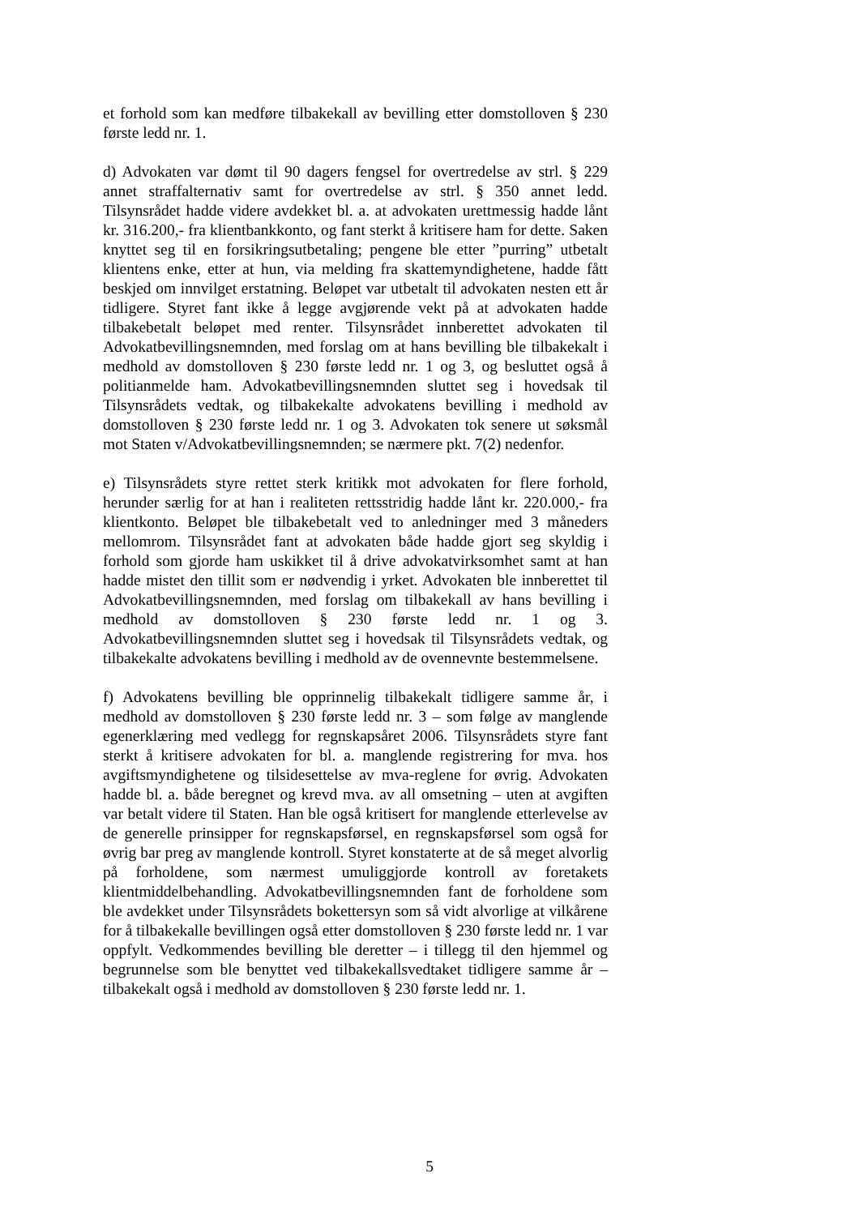et forhold som kan medføre tilbakekall av bevilling etter domstolloven § 230 første ledd nr. 1.
d) Advokaten var dømt til 90 dagers fengsel for overtredelse av strl. § 229 annet straffalternativ samt for overtredelse av strl. § 350 annet ledd. Tilsynsrådet hadde videre avdekket bl. a. at advokaten urettmessig hadde lånt kr. 316.200,- fra klientbankkonto, og fant sterkt å kritisere ham for dette. Saken knyttet seg til en forsikringsutbetaling; pengene ble etter ”purring” utbetalt klientens enke, etter at hun, via melding fra skattemyndighetene, hadde fått beskjed om innvilget erstatning. Beløpet var utbetalt til advokaten nesten ett år tidligere. Styret fant ikke å legge avgjørende vekt på at advokaten hadde tilbakebetalt beløpet med renter. Tilsynsrådet innberettet advokaten til Advokatbevillingsnemnden, med forslag om at hans bevilling ble tilbakekalt i medhold av domstolloven § 230 første ledd nr. 1 og 3, og besluttet også å politianmelde ham. Advokatbevillingsnemnden sluttet seg i hovedsak til Tilsynsrådets vedtak, og tilbakekalte advokatens bevilling i medhold av domstolloven § 230 første ledd nr. 1 og 3. Advokaten tok senere ut søksmål mot Staten v/Advokatbevillingsnemnden; se nærmere pkt. 7(2) nedenfor.
e) Tilsynsrådets styre rettet sterk kritikk mot advokaten for flere forhold, herunder særlig for at han i realiteten rettsstridig hadde lånt kr. 220.000,- fra klientkonto. Beløpet ble tilbakebetalt ved to anledninger med 3 måneders mellomrom. Tilsynsrådet fant at advokaten både hadde gjort seg skyldig i forhold som gjorde ham uskikket til å drive advokatvirksomhet samt at han hadde mistet den tillit som er nødvendig i yrket. Advokaten ble innberettet til Advokatbevillingsnemnden, med forslag om tilbakekall av hans bevilling i medhold av domstolloven § 230 første ledd nr. 1 og 3. Advokatbevillingsnemnden sluttet seg i hovedsak til Tilsynsrådets vedtak, og tilbakekalte advokatens bevilling i medhold av de ovennevnte bestemmelsene.
f) Advokatens bevilling ble opprinnelig tilbakekalt tidligere samme år, i medhold av domstolloven § 230 første ledd nr. 3 – som følge av manglende egenerklæring med vedlegg for regnskapsåret 2006. Tilsynsrådets styre fant sterkt å kritisere advokaten for bl. a. manglende registrering for mva. hos avgiftsmyndighetene og tilsidesettelse av mva-reglene for øvrig. Advokaten hadde bl. a. både beregnet og krevd mva. av all omsetning – uten at avgiften var betalt videre til Staten. Han ble også kritisert for manglende etterlevelse av de generelle prinsipper for regnskapsførsel, en regnskapsførsel som også for øvrig bar preg av manglende kontroll. Styret konstaterte at de så meget alvorlig på forholdene, som nærmest umuliggjorde kontroll av foretakets klientmiddelbehandling. Advokatbevillingsnemnden fant de forholdene som ble avdekket under Tilsynsrådets bokettersyn som så vidt alvorlige at vilkårene for å tilbakekalle bevillingen også etter domstolloven § 230 første ledd nr. 1 var oppfylt. Vedkommendes bevilling ble deretter – i tillegg til den hjemmel og begrunnelse som ble benyttet ved tilbakekallsvedtaket tidligere samme år – tilbakekalt også i medhold av domstolloven § 230 første ledd nr. 1.
5